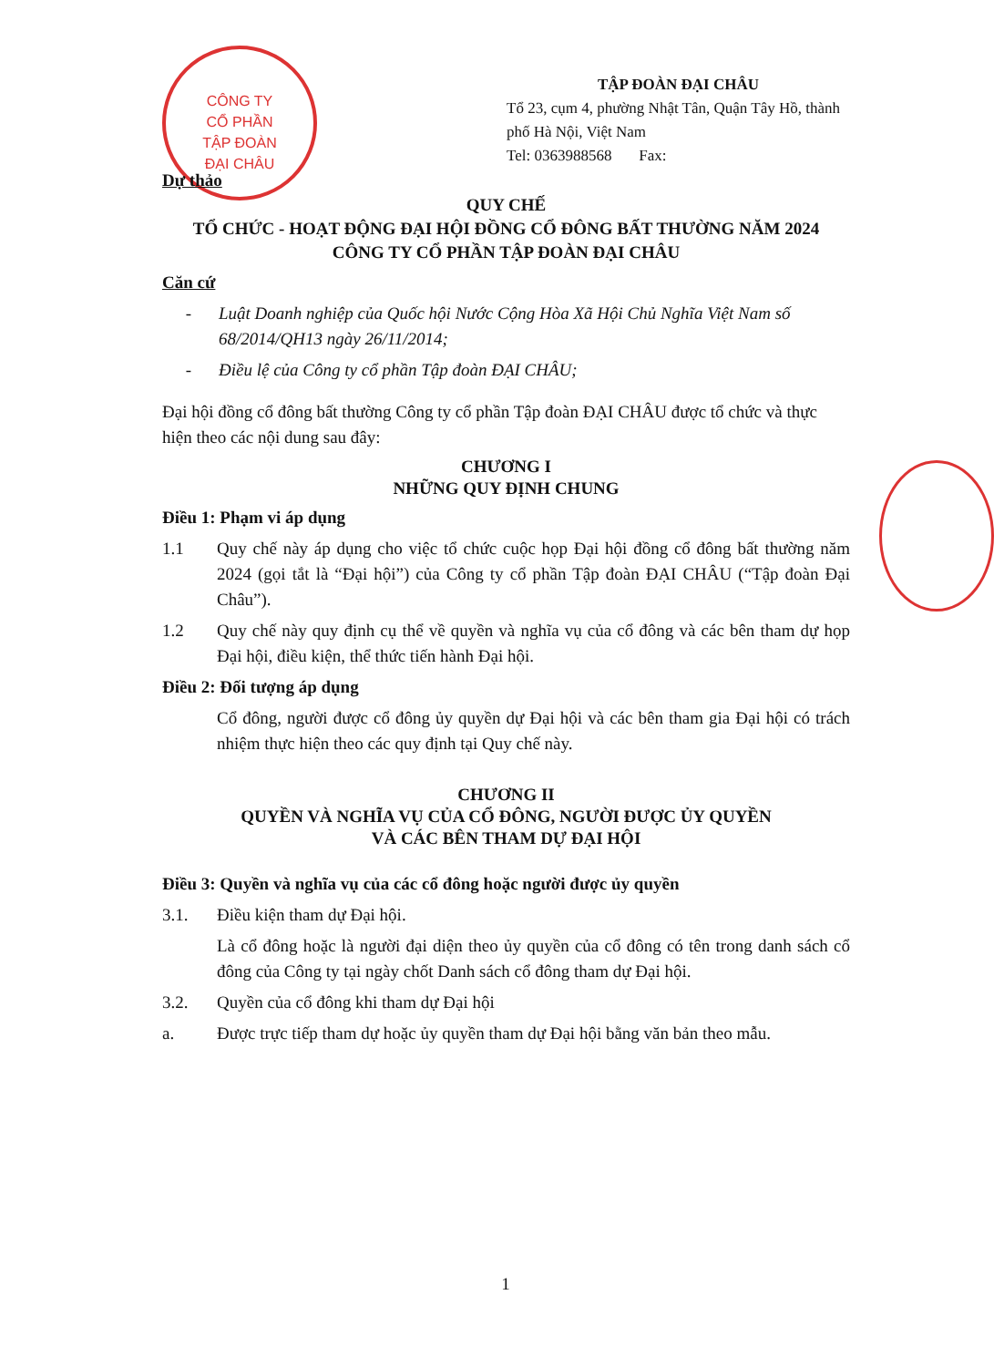CÔNG TY
CỔ PHẦN
TẬP ĐOÀN
ĐẠI CHÂU
TẬP ĐOÀN ĐẠI CHÂU
Tổ 23, cụm 4, phường Nhật Tân, Quận Tây Hồ, thành phố Hà Nội, Việt Nam
Tel: 0363988568 Fax:
Dự thảo
QUY CHẾ
TỔ CHỨC - HOẠT ĐỘNG ĐẠI HỘI ĐỒNG CỔ ĐÔNG BẤT THƯỜNG NĂM 2024
CÔNG TY CỔ PHẦN TẬP ĐOÀN ĐẠI CHÂU
Căn cứ
- Luật Doanh nghiệp của Quốc hội Nước Cộng Hòa Xã Hội Chủ Nghĩa Việt Nam số 68/2014/QH13 ngày 26/11/2014;
- Điều lệ của Công ty cổ phần Tập đoàn ĐẠI CHÂU;
Đại hội đồng cổ đông bất thường Công ty cổ phần Tập đoàn ĐẠI CHÂU được tổ chức và thực hiện theo các nội dung sau đây:
CHƯƠNG I
NHỮNG QUY ĐỊNH CHUNG
Điều 1: Phạm vi áp dụng
1.1 Quy chế này áp dụng cho việc tổ chức cuộc họp Đại hội đồng cổ đông bất thường năm 2024 (gọi tắt là “Đại hội”) của Công ty cổ phần Tập đoàn ĐẠI CHÂU (“Tập đoàn Đại Châu”).
1.2 Quy chế này quy định cụ thể về quyền và nghĩa vụ của cổ đông và các bên tham dự họp Đại hội, điều kiện, thể thức tiến hành Đại hội.
Điều 2: Đối tượng áp dụng
Cổ đông, người được cổ đông ủy quyền dự Đại hội và các bên tham gia Đại hội có trách nhiệm thực hiện theo các quy định tại Quy chế này.
CHƯƠNG II
QUYỀN VÀ NGHĨA VỤ CỦA CỔ ĐÔNG, NGƯỜI ĐƯỢC ỦY QUYỀN
VÀ CÁC BÊN THAM DỰ ĐẠI HỘI
Điều 3: Quyền và nghĩa vụ của các cổ đông hoặc người được ủy quyền
3.1. Điều kiện tham dự Đại hội.
Là cổ đông hoặc là người đại diện theo ủy quyền của cổ đông có tên trong danh sách cổ đông của Công ty tại ngày chốt Danh sách cổ đông tham dự Đại hội.
3.2. Quyền của cổ đông khi tham dự Đại hội
a. Được trực tiếp tham dự hoặc ủy quyền tham dự Đại hội bằng văn bản theo mẫu.
1